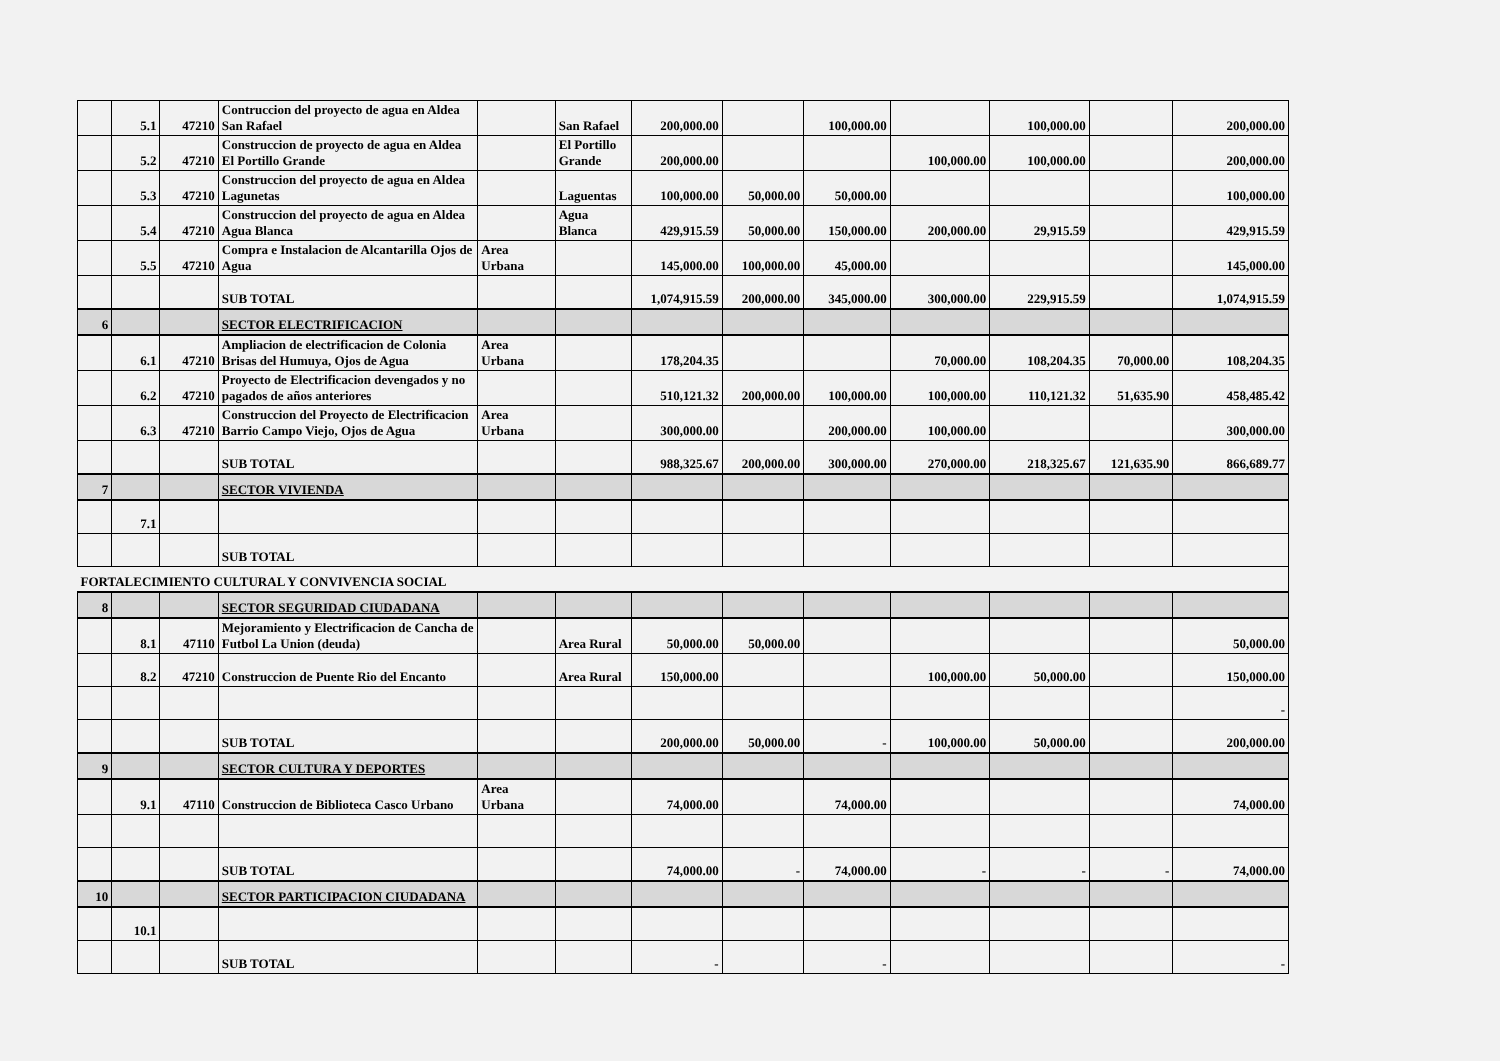| | 5.1 | 47210 | Contruccion del proyecto de agua en Aldea San Rafael | | San Rafael | 200,000.00 | | 100,000.00 | | 100,000.00 | | 200,000.00 |
| | 5.2 | 47210 | Construccion de proyecto de agua en Aldea El Portillo Grande | | El Portillo Grande | 200,000.00 | | | 100,000.00 | 100,000.00 | | 200,000.00 |
| | 5.3 | 47210 | Construccion del proyecto de agua en Aldea Lagunetas | | Laguentas | 100,000.00 | 50,000.00 | 50,000.00 | | | | 100,000.00 |
| | 5.4 | 47210 | Construccion del proyecto de agua en Aldea Agua Blanca | | Agua Blanca | 429,915.59 | 50,000.00 | 150,000.00 | 200,000.00 | 29,915.59 | | 429,915.59 |
| | 5.5 | 47210 | Compra e Instalacion de Alcantarilla Ojos de Agua | Area Urbana | | 145,000.00 | 100,000.00 | 45,000.00 | | | | 145,000.00 |
| | | | SUB TOTAL | | | 1,074,915.59 | 200,000.00 | 345,000.00 | 300,000.00 | 229,915.59 | | 1,074,915.59 |
| 6 | | | SECTOR ELECTRIFICACION | | | | | | | | | |
| | 6.1 | 47210 | Ampliacion de electrificacion de Colonia Brisas del Humuya, Ojos de Agua | Area Urbana | | 178,204.35 | | | 70,000.00 | 108,204.35 | 70,000.00 | 108,204.35 |
| | 6.2 | 47210 | Proyecto de Electrificacion devengados y no pagados de años anteriores | | | 510,121.32 | 200,000.00 | 100,000.00 | 100,000.00 | 110,121.32 | 51,635.90 | 458,485.42 |
| | 6.3 | 47210 | Construccion del Proyecto de Electrificacion Barrio Campo Viejo, Ojos de Agua | Area Urbana | | 300,000.00 | | 200,000.00 | 100,000.00 | | | 300,000.00 |
| | | | SUB TOTAL | | | 988,325.67 | 200,000.00 | 300,000.00 | 270,000.00 | 218,325.67 | 121,635.90 | 866,689.77 |
| 7 | | | SECTOR VIVIENDA | | | | | | | | | |
| | 7.1 | | | | | | | | | | | |
| | | | SUB TOTAL | | | | | | | | | |
| FORTALECIMIENTO CULTURAL Y CONVIVENCIA SOCIAL | | | | | | | | | | | | |
| 8 | | | SECTOR SEGURIDAD CIUDADANA | | | | | | | | | |
| | 8.1 | 47110 | Mejoramiento y Electrificacion de Cancha de Futbol La Union (deuda) | | Area Rural | 50,000.00 | 50,000.00 | | | | | 50,000.00 |
| | 8.2 | 47210 | Construccion de Puente Rio del Encanto | | Area Rural | 150,000.00 | | | 100,000.00 | 50,000.00 | | 150,000.00 |
| | | | | | | | | | | | | - |
| | | | SUB TOTAL | | | 200,000.00 | 50,000.00 | - | 100,000.00 | 50,000.00 | | 200,000.00 |
| 9 | | | SECTOR CULTURA Y DEPORTES | | | | | | | | | |
| | 9.1 | 47110 | Construccion de Biblioteca Casco Urbano | Area Urbana | | 74,000.00 | | 74,000.00 | | | | 74,000.00 |
| | | | SUB TOTAL | | | 74,000.00 | - | 74,000.00 | - | - | - | 74,000.00 |
| 10 | | | SECTOR PARTICIPACION CIUDADANA | | | | | | | | | |
| | 10.1 | | | | | | | | | | | |
| | | | SUB TOTAL | | | - | | - | | | | - |